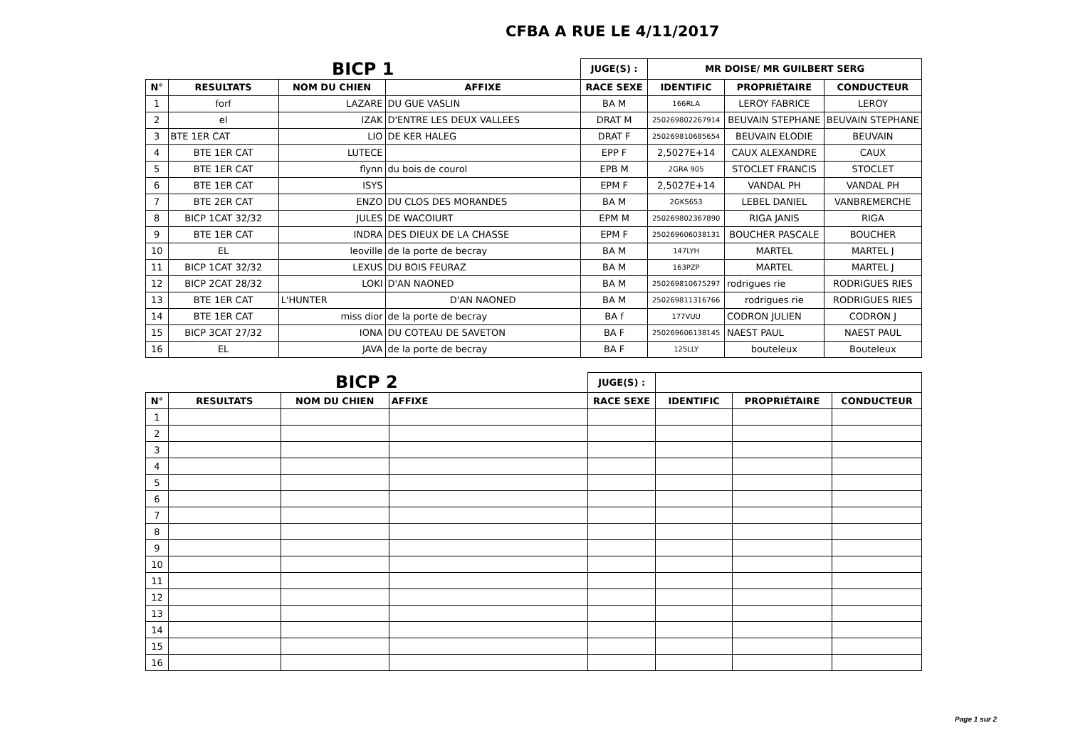CFBA A RUE LE 4/11/2017
| BICP 1 | | | | JUGE(S) : | MR DOISE/ MR GUILBERT SERG | | |
| N° | RESULTATS | NOM DU CHIEN | AFFIXE | RACE SEXE | IDENTIFIC | PROPRIÉTAIRE | CONDUCTEUR |
| 1 | forf | LAZARE | DU GUE VASLIN | BA M | 166RLA | LEROY FABRICE | LEROY |
| 2 | el | IZAK | D'ENTRE LES DEUX VALLEES | DRAT M | 250269802267914 | BEUVAIN STEPHANE | BEUVAIN STEPHANE |
| 3 | BTE 1ER CAT | LIO | DE KER HALEG | DRAT F | 250269810685654 | BEUVAIN ELODIE | BEUVAIN |
| 4 | BTE 1ER CAT | LUTECE | | EPP F | 2,5027E+14 | CAUX ALEXANDRE | CAUX |
| 5 | BTE 1ER CAT | flynn | du bois de courol | EPB M | 2GRA 905 | STOCLET FRANCIS | STOCLET |
| 6 | BTE 1ER CAT | ISYS | | EPM F | 2,5027E+14 | VANDAL PH | VANDAL PH |
| 7 | BTE 2ER CAT | ENZO | DU CLOS DES MORANDES | BA M | 2GKS653 | LEBEL DANIEL | VANBREMERCHE |
| 8 | BICP 1CAT 32/32 | JULES | DE WACOIURT | EPM M | 250269802367890 | RIGA JANIS | RIGA |
| 9 | BTE 1ER CAT | INDRA | DES DIEUX DE LA CHASSE | EPM F | 250269606038131 | BOUCHER PASCALE | BOUCHER |
| 10 | EL | leoville | de la porte de becray | BA M | 147LYH | MARTEL | MARTEL J |
| 11 | BICP 1CAT 32/32 | LEXUS | DU BOIS FEURAZ | BA M | 163PZP | MARTEL | MARTEL J |
| 12 | BICP 2CAT 28/32 | LOKI | D'AN NAONED | BA M | 250269810675297 | rodrigues rie | RODRIGUES RIES |
| 13 | BTE 1ER CAT | L'HUNTER | D'AN NAONED | BA M | 250269811316766 | rodrigues rie | RODRIGUES RIES |
| 14 | BTE 1ER CAT | miss dior | de la porte de becray | BA f | 177VUU | CODRON JULIEN | CODRON J |
| 15 | BICP 3CAT 27/32 | IONA | DU COTEAU DE SAVETON | BA F | 250269606138145 | NAEST PAUL | NAEST PAUL |
| 16 | EL | JAVA | de la porte de becray | BA F | 125LLY | bouteleux | Bouteleux |
| BICP 2 | | | | JUGE(S) : | | | |
| N° | RESULTATS | NOM DU CHIEN | AFFIXE | RACE SEXE | IDENTIFIC | PROPRIÉTAIRE | CONDUCTEUR |
| 1 | | | | | | | |
| 2 | | | | | | | |
| 3 | | | | | | | |
| 4 | | | | | | | |
| 5 | | | | | | | |
| 6 | | | | | | | |
| 7 | | | | | | | |
| 8 | | | | | | | |
| 9 | | | | | | | |
| 10 | | | | | | | |
| 11 | | | | | | | |
| 12 | | | | | | | |
| 13 | | | | | | | |
| 14 | | | | | | | |
| 15 | | | | | | | |
| 16 | | | | | | | |
Page 1 sur 2